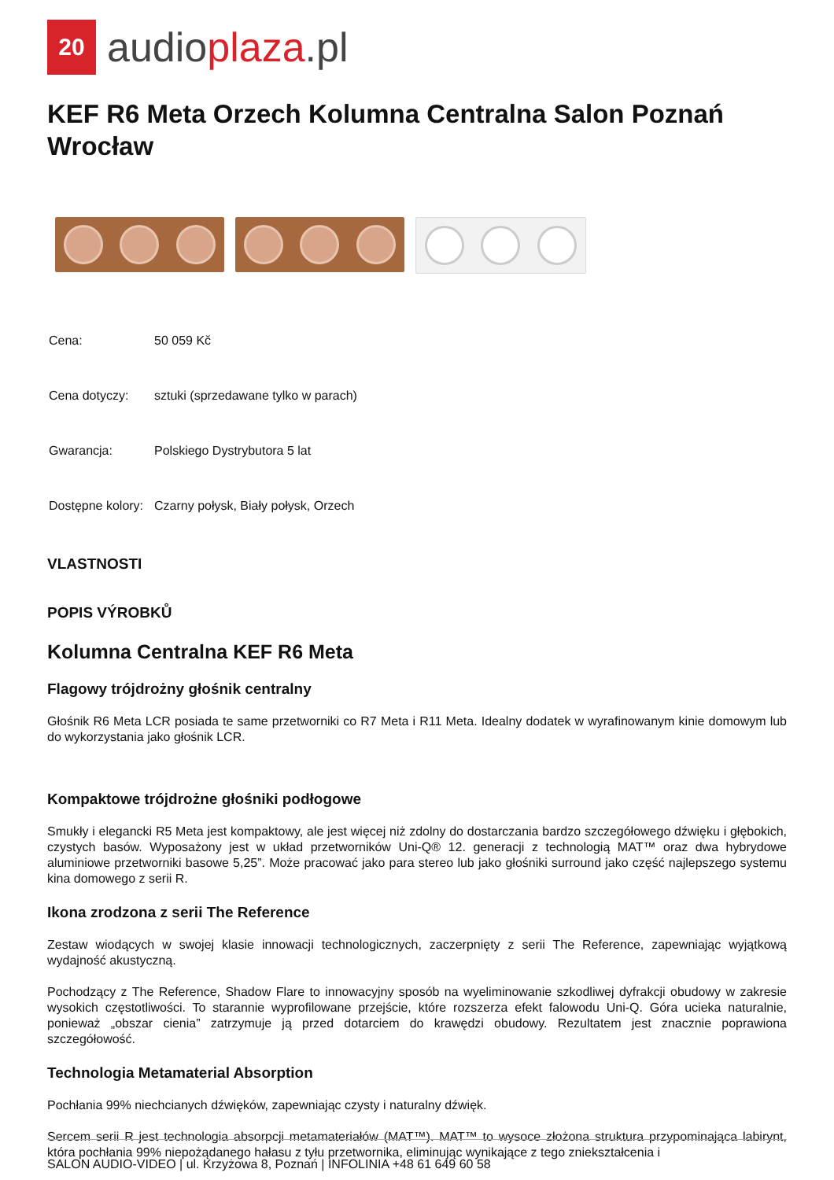20
audioplaza.pl
KEF R6 Meta Orzech Kolumna Centralna Salon Poznań Wrocław
| Cena: | 50 059 Kč |
| Cena dotyczy: | sztuki (sprzedawane tylko w parach) |
| Gwarancja: | Polskiego Dystrybutora 5 lat |
| Dostępne kolory: | Czarny połysk, Biały połysk, Orzech |
VLASTNOSTI
POPIS VÝROBKŮ
Kolumna Centralna KEF R6 Meta
Flagowy trójdrożny głośnik centralny
Głośnik R6 Meta LCR posiada te same przetworniki co R7 Meta i R11 Meta. Idealny dodatek w wyrafinowanym kinie domowym lub do wykorzystania jako głośnik LCR.
Kompaktowe trójdrożne głośniki podłogowe
Smukły i elegancki R5 Meta jest kompaktowy, ale jest więcej niż zdolny do dostarczania bardzo szczegółowego dźwięku i głębokich, czystych basów. Wyposażony jest w układ przetworników Uni-Q® 12. generacji z technologią MAT™ oraz dwa hybrydowe aluminiowe przetworniki basowe 5,25”. Może pracować jako para stereo lub jako głośniki surround jako część najlepszego systemu kina domowego z serii R.
Ikona zrodzona z serii The Reference
Zestaw wiodących w swojej klasie innowacji technologicznych, zaczerpnięty z serii The Reference, zapewniając wyjątkową wydajność akustyczną.
Pochodzący z The Reference, Shadow Flare to innowacyjny sposób na wyeliminowanie szkodliwej dyfrakcji obudowy w zakresie wysokich częstotliwości. To starannie wyprofilowane przejście, które rozszerza efekt falowodu Uni-Q. Góra ucieka naturalnie, ponieważ „obszar cienia” zatrzymuje ją przed dotarciem do krawędzi obudowy. Rezultatem jest znacznie poprawiona szczegółowość.
Technologia Metamaterial Absorption
Pochłania 99% niechcianych dźwięków, zapewniając czysty i naturalny dźwięk.
Sercem serii R jest technologia absorpcji metamateriałów (MAT™). MAT™ to wysoce złożona struktura przypominająca labirynt, która pochłania 99% niepożądanego hałasu z tyłu przetwornika, eliminując wynikające z tego zniekształcenia i
SALON AUDIO-VIDEO | ul. Krzyżowa 8, Poznań | INFOLINIA +48 61 649 60 58